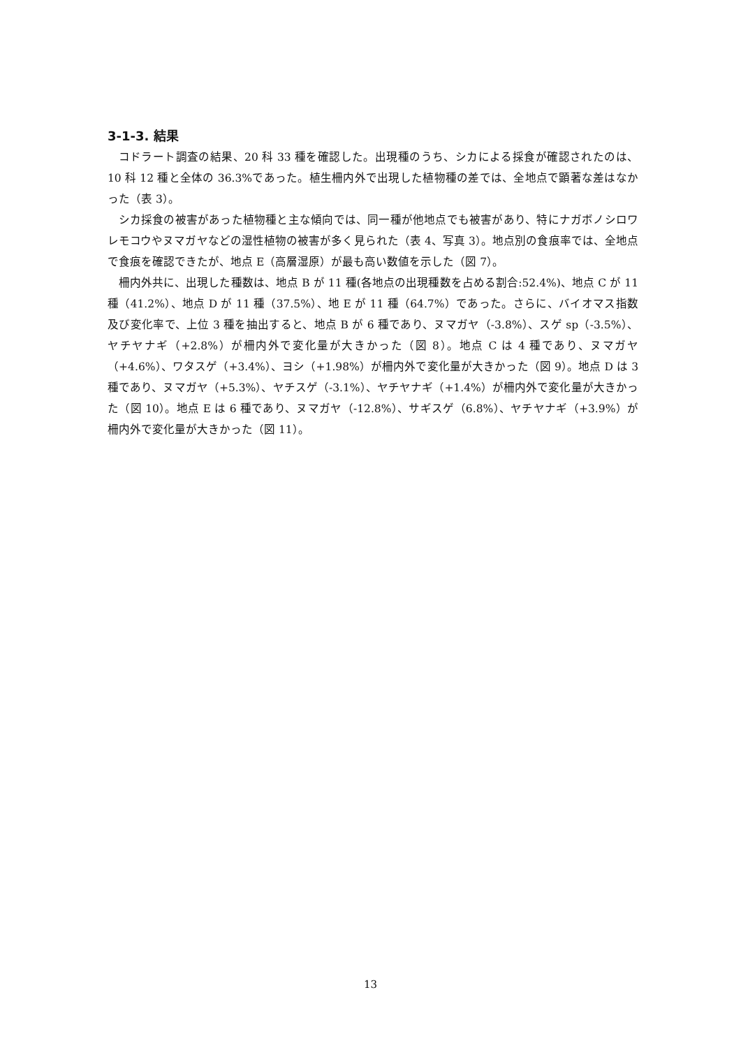3-1-3. 結果
コドラート調査の結果、20 科 33 種を確認した。出現種のうち、シカによる採食が確認されたのは、10 科 12 種と全体の 36.3%であった。植生柵内外で出現した植物種の差では、全地点で顕著な差はなかった（表 3）。
シカ採食の被害があった植物種と主な傾向では、同一種が他地点でも被害があり、特にナガボノシロワレモコウやヌマガヤなどの湿性植物の被害が多く見られた（表 4、写真 3）。地点別の食痕率では、全地点で食痕を確認できたが、地点 E（高層湿原）が最も高い数値を示した（図 7）。
柵内外共に、出現した種数は、地点 B が 11 種(各地点の出現種数を占める割合:52.4%)、地点 C が 11 種（41.2%）、地点 D が 11 種（37.5%）、地 E が 11 種（64.7%）であった。さらに、バイオマス指数及び変化率で、上位 3 種を抽出すると、地点 B が 6 種であり、ヌマガヤ（-3.8%）、スゲ sp（-3.5%）、ヤチヤナギ（+2.8%）が柵内外で変化量が大きかった（図 8）。地点 C は 4 種であり、ヌマガヤ（+4.6%）、ワタスゲ（+3.4%）、ヨシ（+1.98%）が柵内外で変化量が大きかった（図 9）。地点 D は 3 種であり、ヌマガヤ（+5.3%）、ヤチスゲ（-3.1%）、ヤチヤナギ（+1.4%）が柵内外で変化量が大きかった（図 10）。地点 E は 6 種であり、ヌマガヤ（-12.8%）、サギスゲ（6.8%）、ヤチヤナギ（+3.9%）が柵内外で変化量が大きかった（図 11）。
13